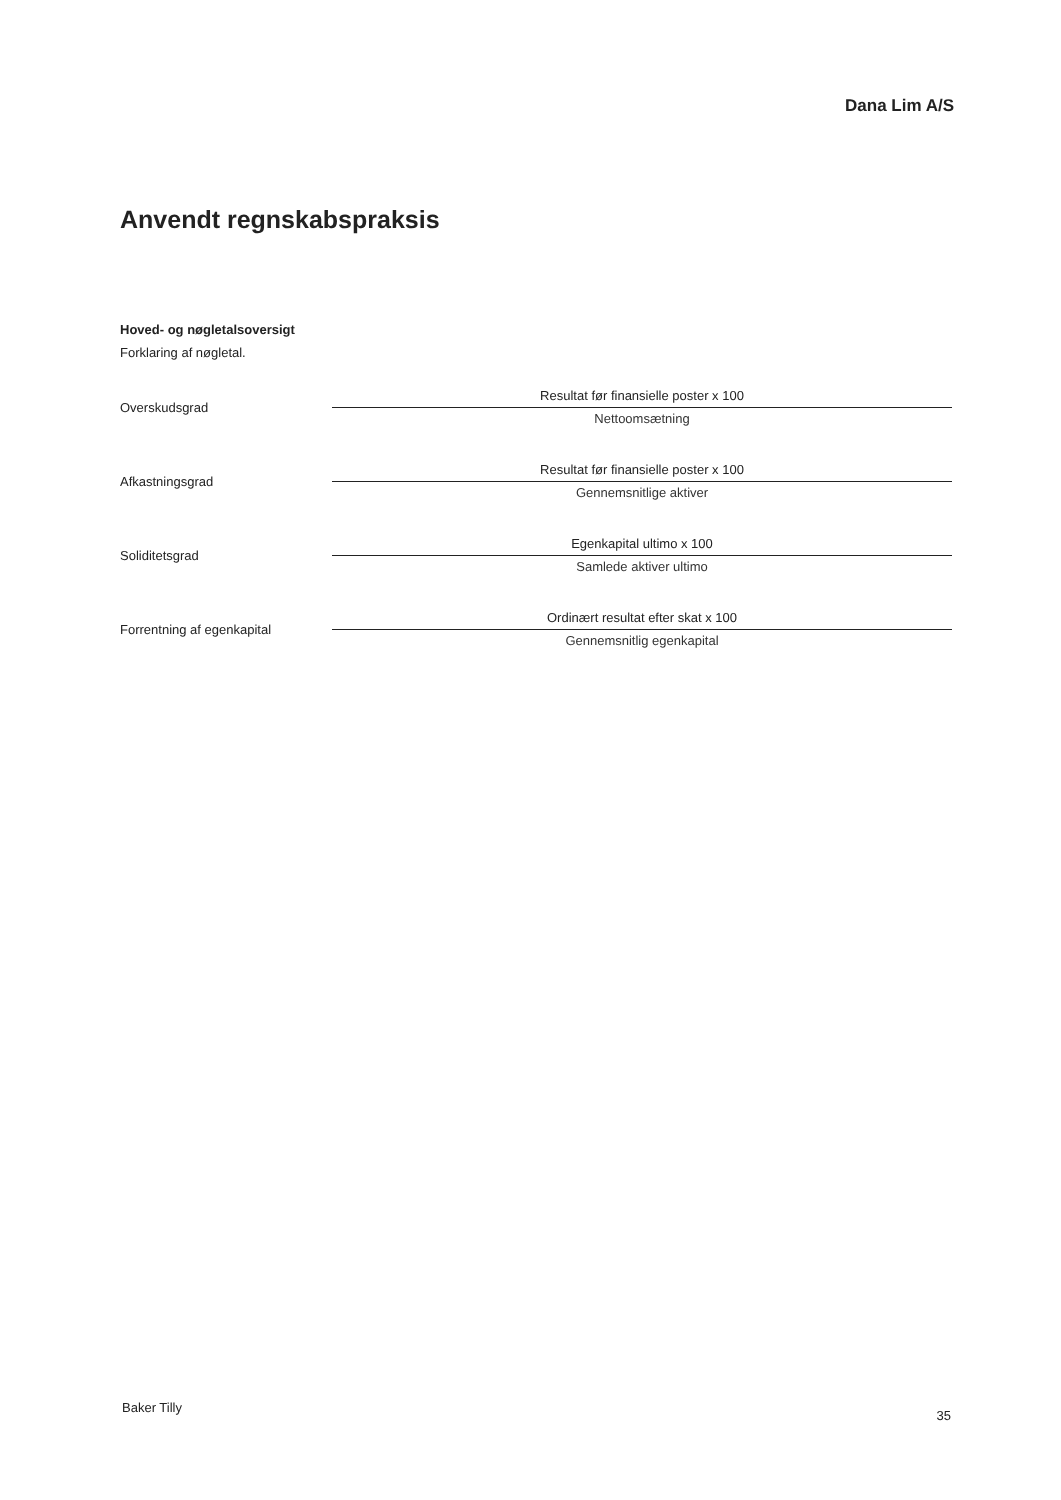Dana Lim A/S
Anvendt regnskabspraksis
Hoved- og nøgletalsoversigt
Forklaring af nøgletal.
| Overskudsgrad | Resultat før finansielle poster x 100 Nettoomsætning |
| Afkastningsgrad | Resultat før finansielle poster x 100 Gennemsnitlige aktiver |
| Soliditetsgrad | Egenkapital ultimo x 100 Samlede aktiver ultimo |
| Forrentning af egenkapital | Ordinært resultat efter skat x 100 Gennemsnitlig egenkapital |
Baker Tilly
35